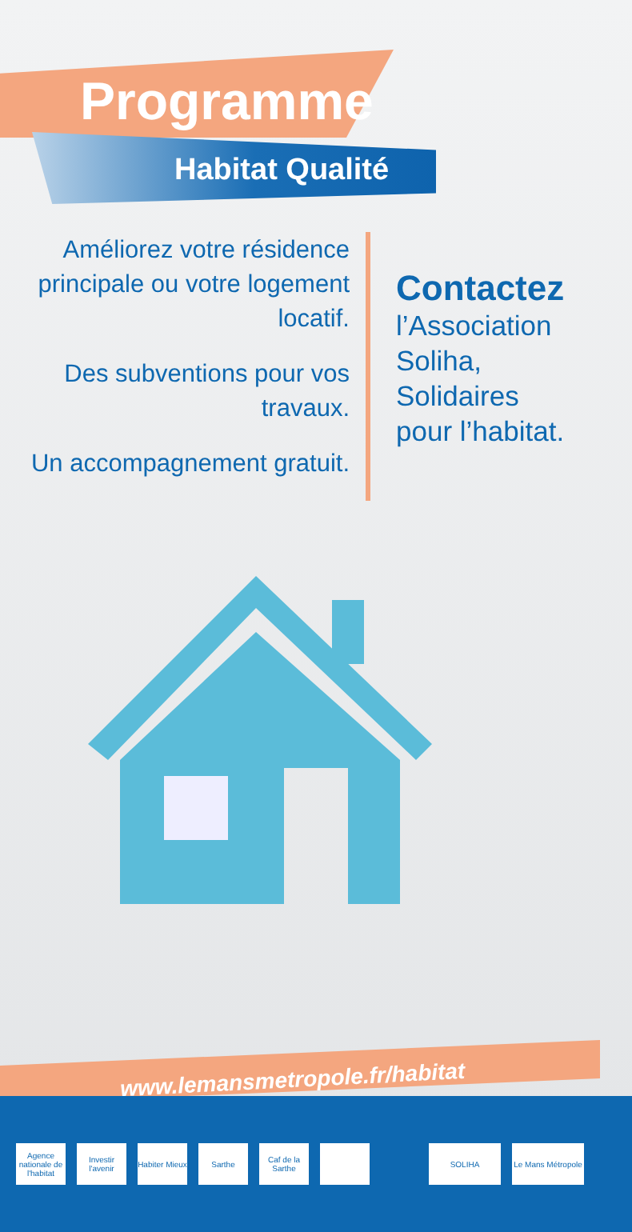Programme
Habitat Qualité
Améliorez votre résidence principale ou votre logement locatif.
Des subventions pour vos travaux.
Un accompagnement gratuit.
Contactez
l’Association
Soliha,
Solidaires
pour l’habitat.
www.lemansmetropole.fr/habitat
Agence nationale de l'habitat
Investir l'avenir
Habiter Mieux
Sarthe
Caf de la Sarthe
SOLIHA
Le Mans Métropole